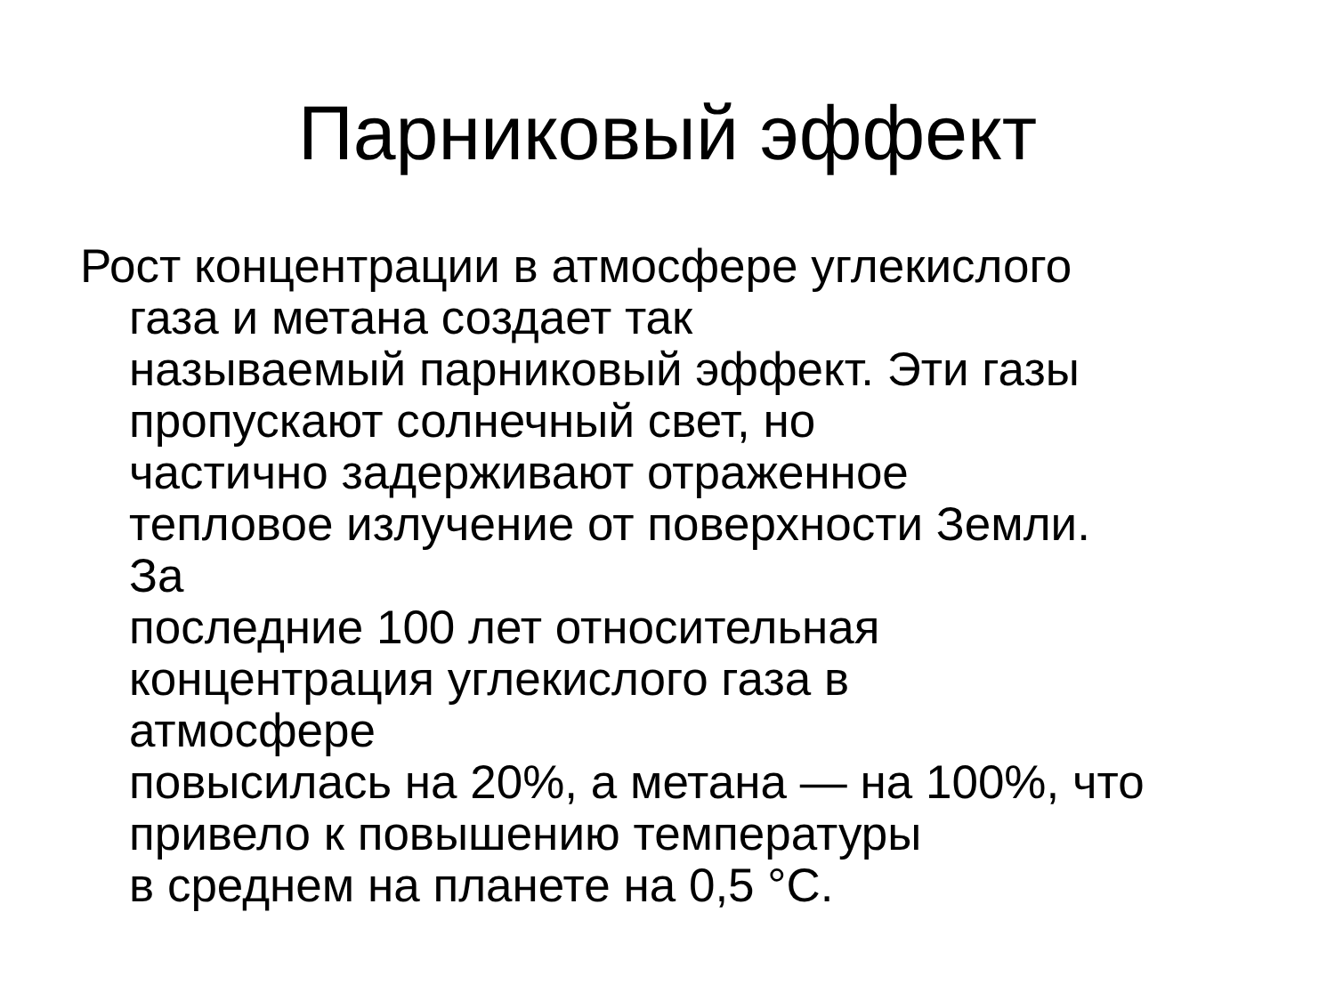Парниковый эффект
Рост концентрации в атмосфере углекислого
газа и метана создает так
называемый парниковый эффект. Эти газы
пропускают солнечный свет, но
частично задерживают отраженное
тепловое излучение от поверхности Земли.
За
последние 100 лет относительная
концентрация углекислого газа в
атмосфере
повысилась на 20%, а метана — на 100%, что
привело к повышению температуры
в среднем на планете на 0,5 °C.